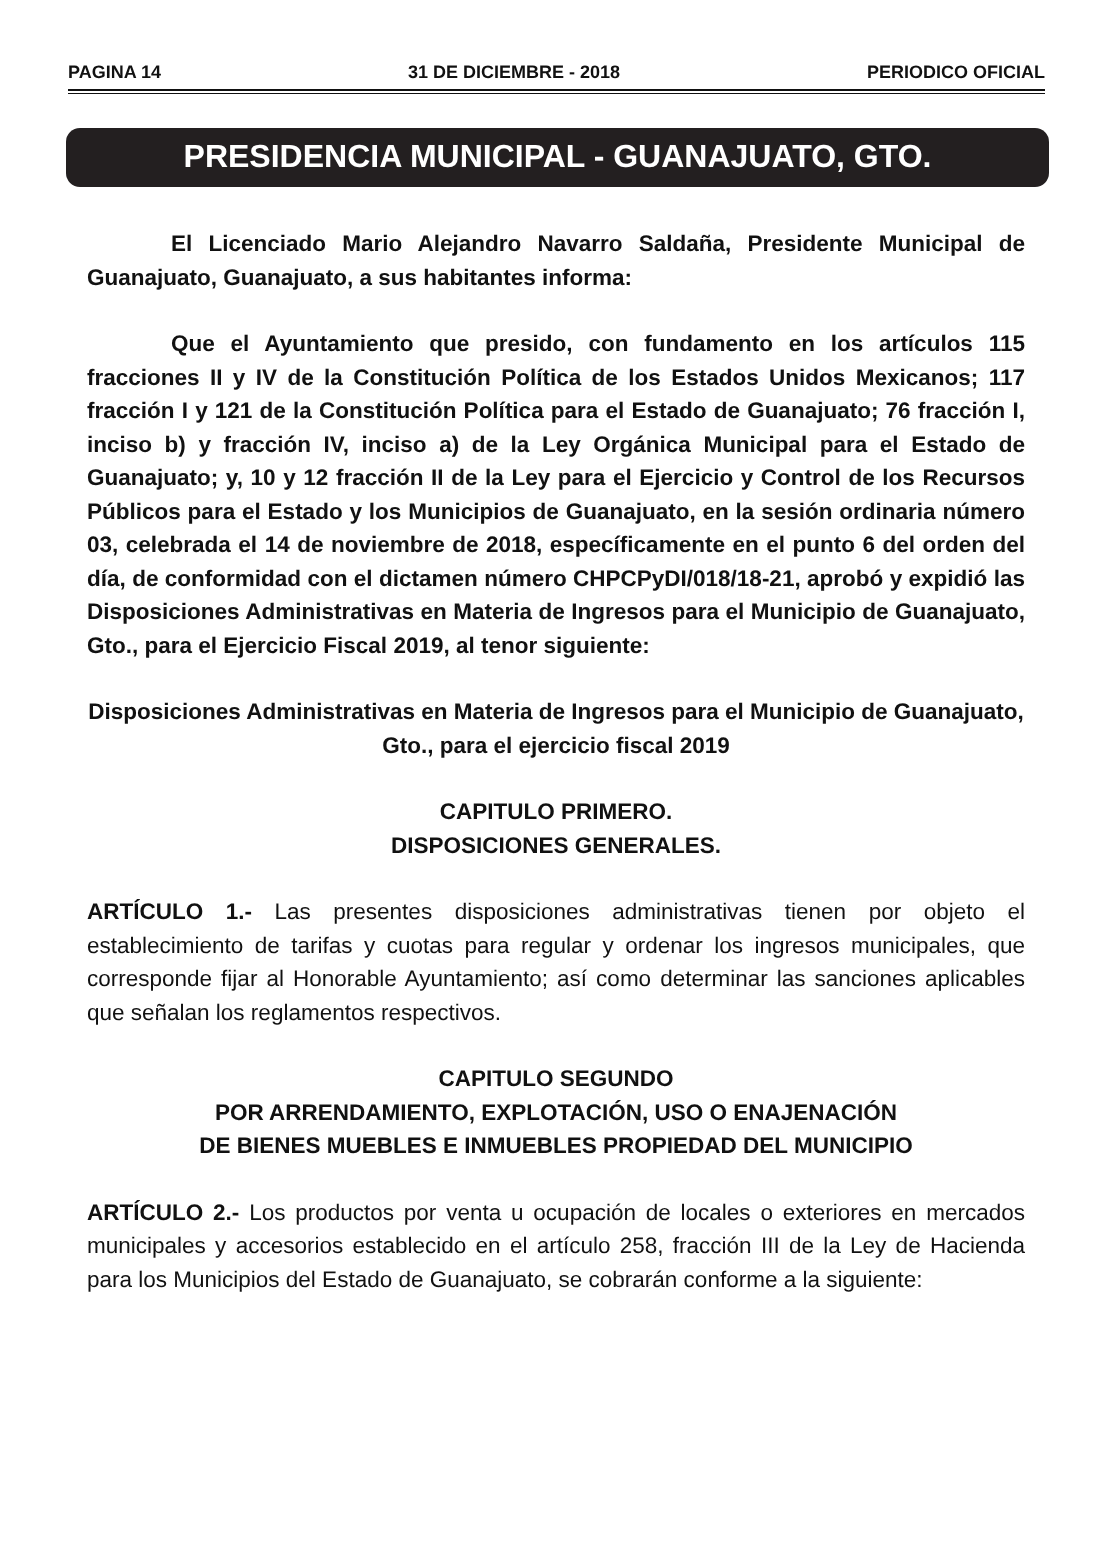PAGINA 14 31 DE DICIEMBRE - 2018 PERIODICO OFICIAL
PRESIDENCIA MUNICIPAL - GUANAJUATO, GTO.
El Licenciado Mario Alejandro Navarro Saldaña, Presidente Municipal de Guanajuato, Guanajuato, a sus habitantes informa:
Que el Ayuntamiento que presido, con fundamento en los artículos 115 fracciones II y IV de la Constitución Política de los Estados Unidos Mexicanos; 117 fracción I y 121 de la Constitución Política para el Estado de Guanajuato; 76 fracción I, inciso b) y fracción IV, inciso a) de la Ley Orgánica Municipal para el Estado de Guanajuato; y, 10 y 12 fracción II de la Ley para el Ejercicio y Control de los Recursos Públicos para el Estado y los Municipios de Guanajuato, en la sesión ordinaria número 03, celebrada el 14 de noviembre de 2018, específicamente en el punto 6 del orden del día, de conformidad con el dictamen número CHPCPyDI/018/18-21, aprobó y expidió las Disposiciones Administrativas en Materia de Ingresos para el Municipio de Guanajuato, Gto., para el Ejercicio Fiscal 2019, al tenor siguiente:
Disposiciones Administrativas en Materia de Ingresos para el Municipio de Guanajuato, Gto., para el ejercicio fiscal 2019
CAPITULO PRIMERO.
DISPOSICIONES GENERALES.
ARTÍCULO 1.- Las presentes disposiciones administrativas tienen por objeto el establecimiento de tarifas y cuotas para regular y ordenar los ingresos municipales, que corresponde fijar al Honorable Ayuntamiento; así como determinar las sanciones aplicables que señalan los reglamentos respectivos.
CAPITULO SEGUNDO
POR ARRENDAMIENTO, EXPLOTACIÓN, USO O ENAJENACIÓN
DE BIENES MUEBLES E INMUEBLES PROPIEDAD DEL MUNICIPIO
ARTÍCULO 2.- Los productos por venta u ocupación de locales o exteriores en mercados municipales y accesorios establecido en el artículo 258, fracción III de la Ley de Hacienda para los Municipios del Estado de Guanajuato, se cobrarán conforme a la siguiente: